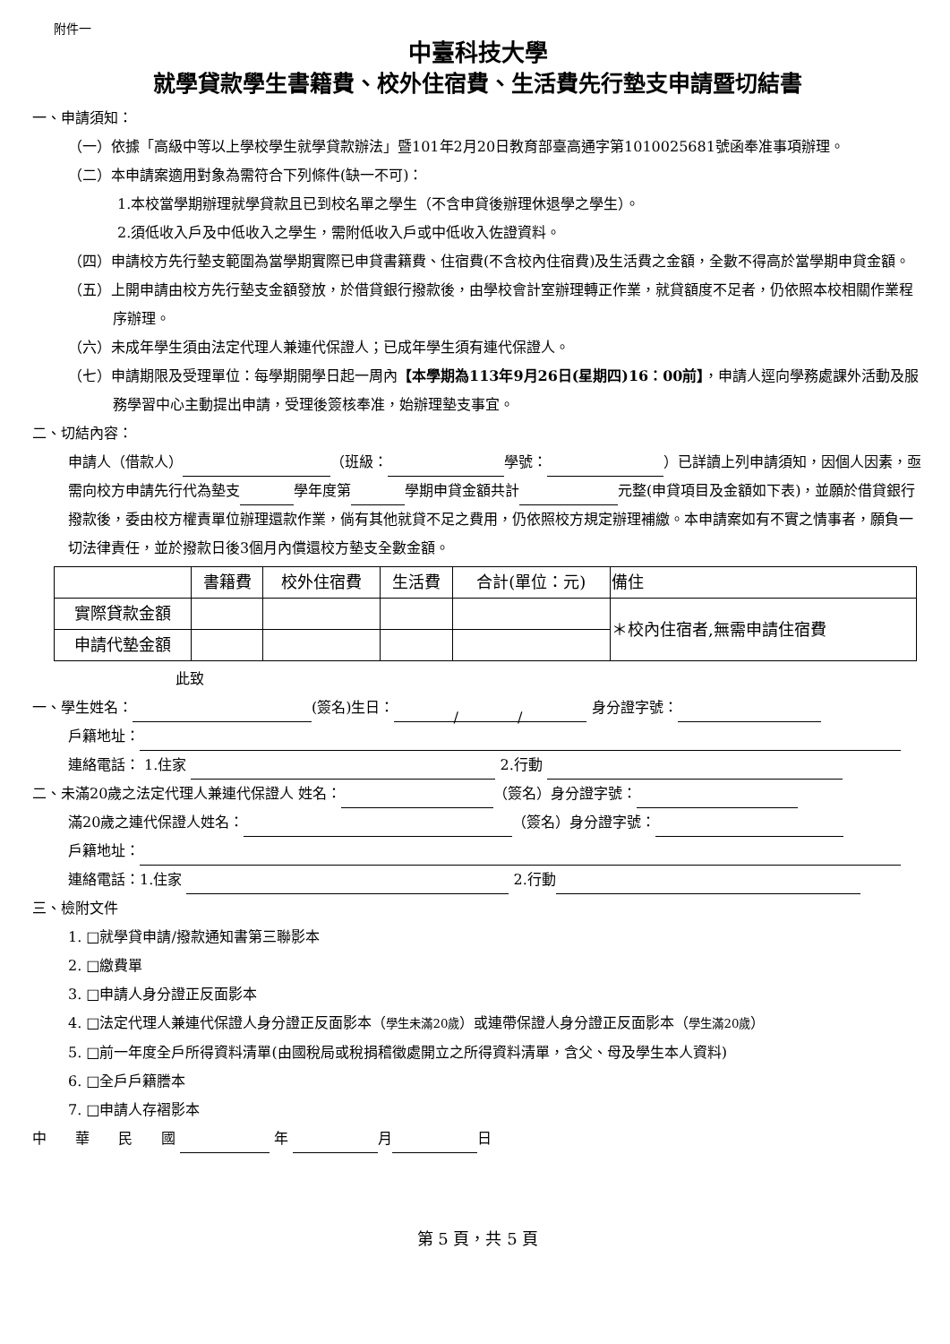附件一
中臺科技大學
就學貸款學生書籍費、校外住宿費、生活費先行墊支申請暨切結書
一、申請須知：
（一）依據「高級中等以上學校學生就學貸款辦法」暨101年2月20日教育部臺高通字第1010025681號函奉准事項辦理。
（二）本申請案適用對象為需符合下列條件(缺一不可)：
1.本校當學期辦理就學貸款且已到校名單之學生（不含申貸後辦理休退學之學生）。
2.須低收入戶及中低收入之學生，需附低收入戶或中低收入佐證資料。
（四）申請校方先行墊支範圍為當學期實際已申貸書籍費、住宿費(不含校內住宿費)及生活費之金額，全數不得高於當學期申貸金額。
（五）上開申請由校方先行墊支金額發放，於借貸銀行撥款後，由學校會計室辦理轉正作業，就貸額度不足者，仍依照本校相關作業程序辦理。
（六）未成年學生須由法定代理人兼連代保證人；已成年學生須有連代保證人。
（七）申請期限及受理單位：每學期開學日起一周內【本學期為113年9月26日(星期四)16：00前】，申請人逕向學務處課外活動及服務學習中心主動提出申請，受理後簽核奉准，始辦理墊支事宜。
二、切結內容：
申請人（借款人） （班級： 學號： ）已詳讀上列申請須知，因個人因素，亟需向校方申請先行代為墊支 學年度第 學期申貸金額共計 元整(申貸項目及金額如下表)，並願於借貸銀行撥款後，委由校方權責單位辦理還款作業，倘有其他就貸不足之費用，仍依照校方規定辦理補繳。本申請案如有不實之情事者，願負一切法律責任，並於撥款日後3個月內償還校方墊支全數金額。
| | 書籍費 | 校外住宿費 | 生活費 | 合計(單位：元) | 備住 |
| --- | --- | --- | --- | --- | --- |
| 實際貸款金額 | | | | | ＊校內住宿者,無需申請住宿費 |
| 申請代墊金額 | | | | | |
此致
一、學生姓名： (簽名)生日： / / 身分證字號：
戶籍地址：
連絡電話： 1.住家 2.行動
二、未滿20歲之法定代理人兼連代保證人 姓名： （簽名）身分證字號：
滿20歲之連代保證人姓名： （簽名）身分證字號：
戶籍地址：
連絡電話：1.住家 2.行動
三、檢附文件
1. □就學貸申請/撥款通知書第三聯影本
2. □繳費單
3. □申請人身分證正反面影本
4. □法定代理人兼連代保證人身分證正反面影本（學生未滿20歲）或連帶保證人身分證正反面影本（學生滿20歲）
5. □前一年度全戶所得資料清單(由國稅局或稅捐稽徵處開立之所得資料清單，含父、母及學生本人資料)
6. □全戶戶籍謄本
7. □申請人存褶影本
中　　華　　民　　國 年 月 日
第 5 頁，共 5 頁